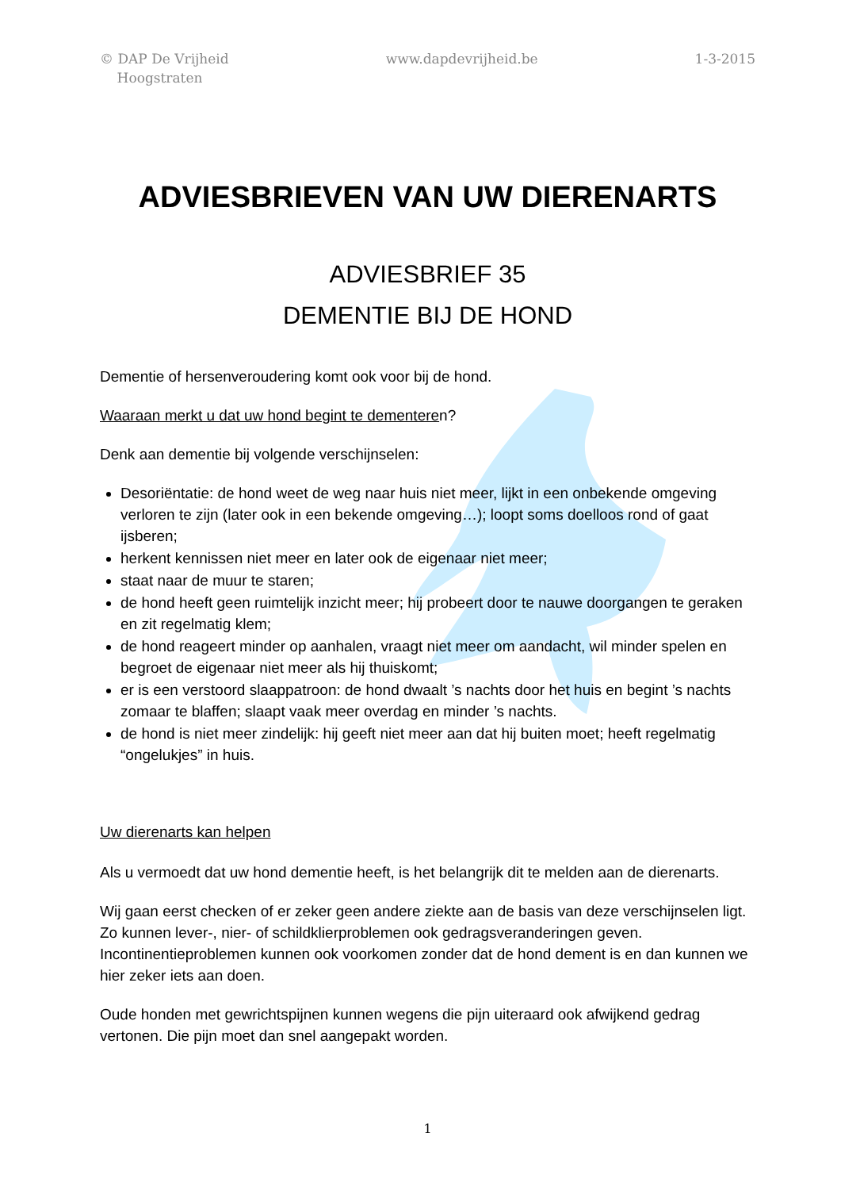© DAP De Vrijheid
Hoogstraten
www.dapdevrijheid.be 1-3-2015
ADVIESBRIEVEN VAN UW DIERENARTS
ADVIESBRIEF 35
DEMENTIE BIJ DE HOND
Dementie of hersenveroudering komt ook voor bij de hond.
Waaraan merkt u dat uw hond begint te dementeren?
Denk aan dementie bij volgende verschijnselen:
Desoriëntatie: de hond weet de weg naar huis niet meer, lijkt in een onbekende omgeving verloren te zijn (later ook in een bekende omgeving…); loopt soms doelloos rond of gaat ijsberen;
herkent kennissen niet meer en later ook de eigenaar niet meer;
staat naar de muur te staren;
de hond heeft geen ruimtelijk inzicht meer; hij probeert door te nauwe doorgangen te geraken en zit regelmatig klem;
de hond reageert minder op aanhalen, vraagt niet meer om aandacht, wil minder spelen en begroet de eigenaar niet meer als hij thuiskomt;
er is een verstoord slaappatroon: de hond dwaalt ’s nachts door het huis en begint ’s nachts zomaar te blaffen; slaapt vaak meer overdag en minder ’s nachts.
de hond is niet meer zindelijk: hij geeft niet meer aan dat hij buiten moet; heeft regelmatig “ongelukjes” in huis.
Uw dierenarts kan helpen
Als u vermoedt dat uw hond dementie heeft, is het belangrijk dit te melden aan de dierenarts.
Wij gaan eerst checken of er zeker geen andere ziekte aan de basis van deze verschijnselen ligt. Zo kunnen lever-, nier- of schildklierproblemen ook gedragsveranderingen geven. Incontinentieproblemen kunnen ook voorkomen zonder dat de hond dement is en dan kunnen we hier zeker iets aan doen.
Oude honden met gewrichtspijnen kunnen wegens die pijn uiteraard ook afwijkend gedrag vertonen. Die pijn moet dan snel aangepakt worden.
1